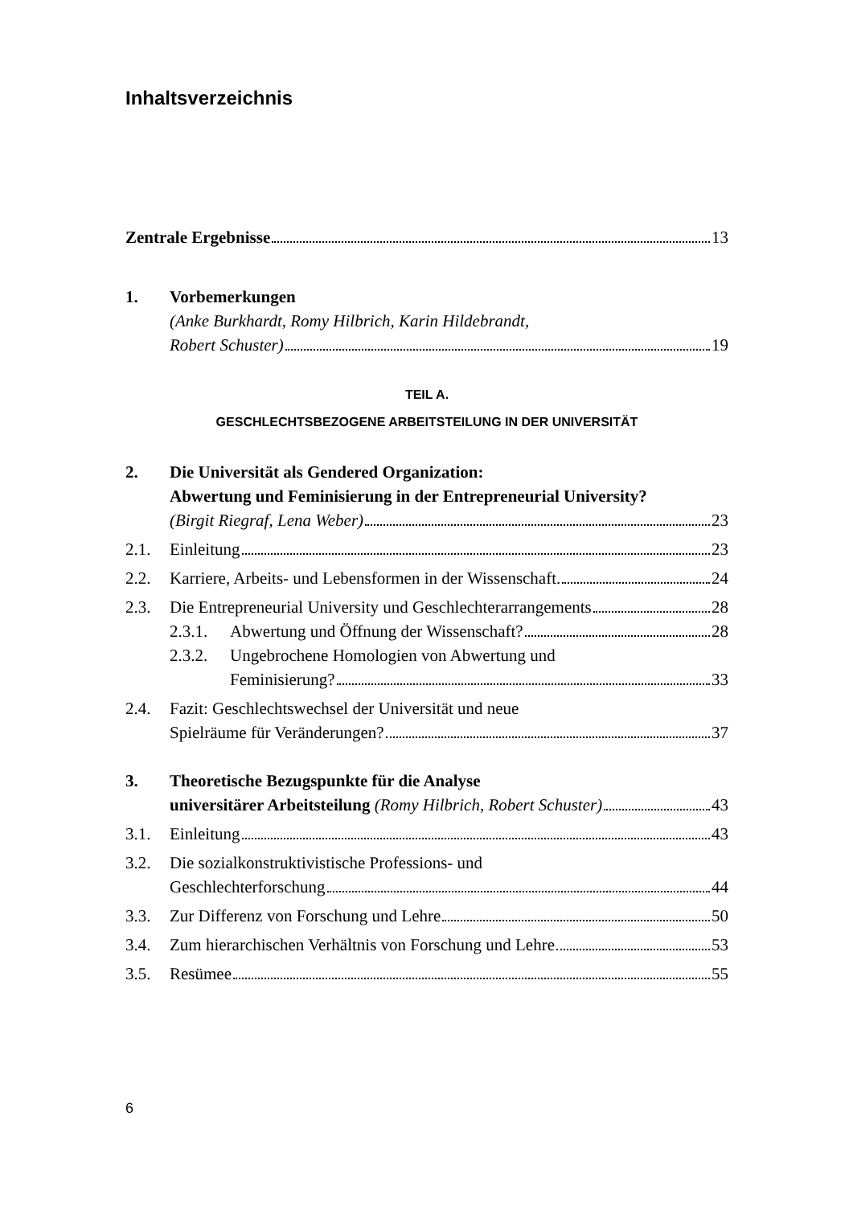Inhaltsverzeichnis
Zentrale Ergebnisse 13
1. Vorbemerkungen
(Anke Burkhardt, Romy Hilbrich, Karin Hildebrandt,
Robert Schuster) 19
TEIL A.
GESCHLECHTSBEZOGENE ARBEITSTEILUNG IN DER UNIVERSITÄT
2. Die Universität als Gendered Organization:
Abwertung und Feminisierung in der Entrepreneurial University?
(Birgit Riegraf, Lena Weber) 23
2.1. Einleitung 23
2.2. Karriere, Arbeits- und Lebensformen in der Wissenschaft. 24
2.3. Die Entrepreneurial University und Geschlechterarrangements 28
2.3.1.
Abwertung und Öffnung der Wissenschaft? 28
2.3.2.
Ungebrochene Homologien von Abwertung und
Feminisierung? 33
2.4. Fazit: Geschlechtswechsel der Universität und neue
Spielräume für Veränderungen? 37
3. Theoretische Bezugspunkte für die Analyse
universitärer Arbeitsteilung (Romy Hilbrich, Robert Schuster) 43
3.1. Einleitung 43
3.2. Die sozialkonstruktivistische Professions- und
Geschlechterforschung 44
3.3. Zur Differenz von Forschung und Lehre 50
3.4. Zum hierarchischen Verhältnis von Forschung und Lehre 53
3.5. Resümee 55
6